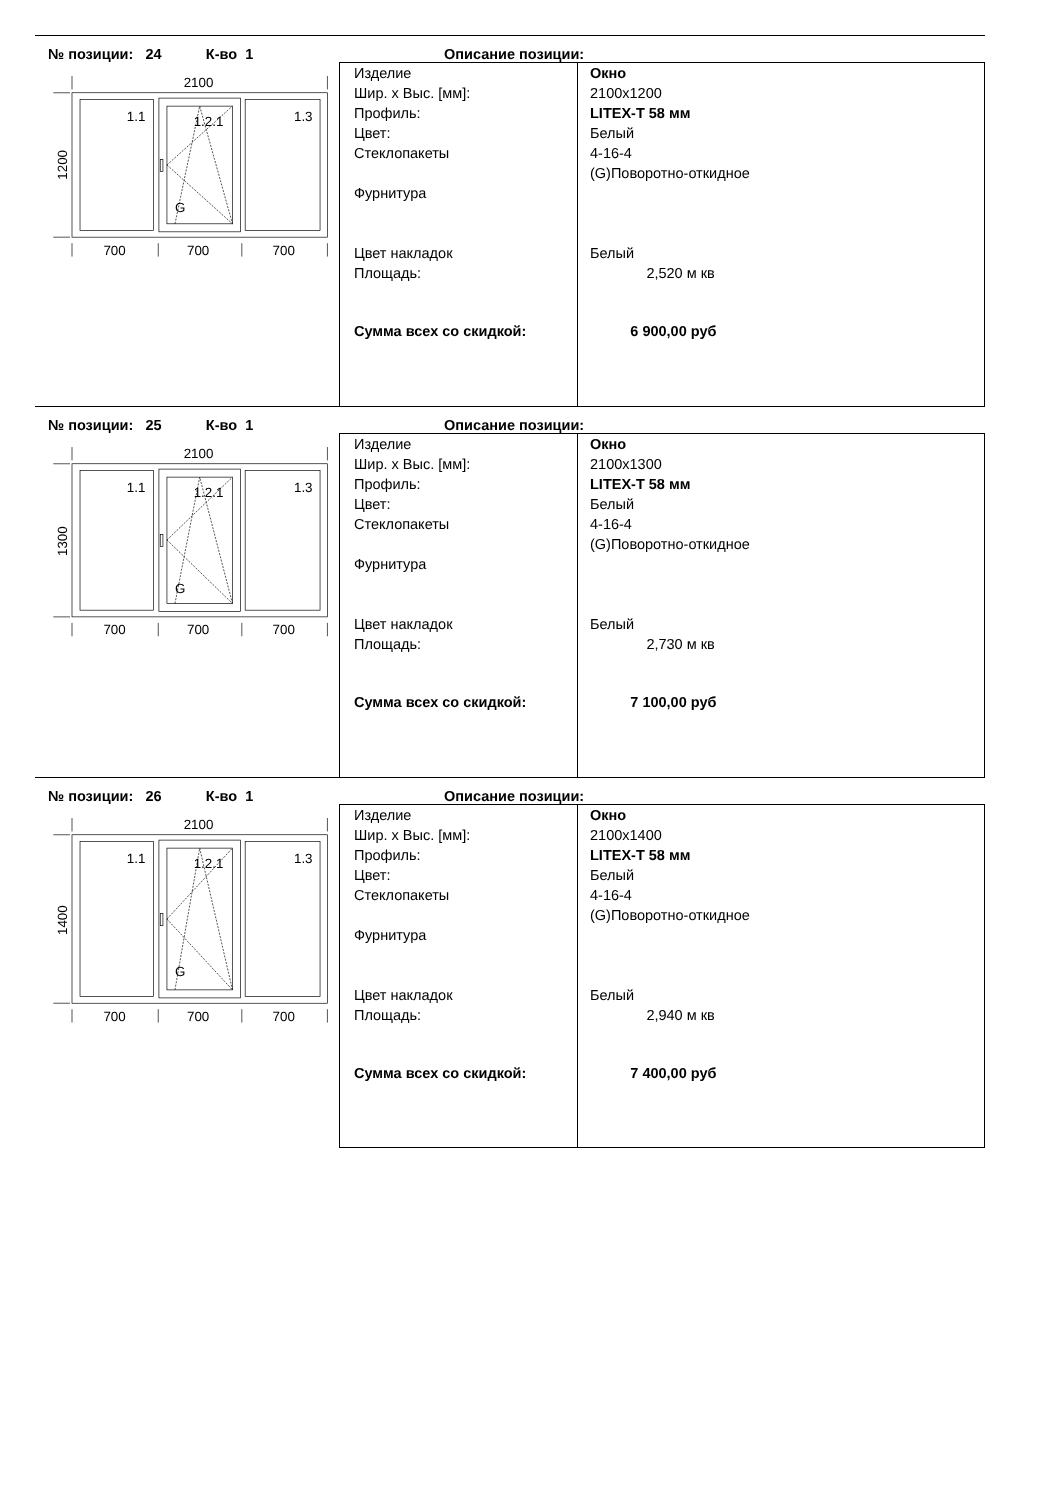№ позиции: 24 К-во 1
Описание позиции:
2100
1.1
1.2.1
1.3
G
700
700
700
1200
Изделие
Шир. x Выс. [мм]:
Профиль:
Цвет:
Стеклопакеты
Фурнитура
Цвет накладок
Площадь:
Сумма всех со скидкой:
Окно
2100x1200
LITEX-T 58 мм
Белый
4-16-4
(G)Поворотно-откидное
Белый
2,520 м кв
6 900,00 руб
№ позиции: 25 К-во 1
Описание позиции:
2100
1.1
1.2.1
1.3
G
700
700
700
1300
Изделие
Шир. x Выс. [мм]:
Профиль:
Цвет:
Стеклопакеты
Фурнитура
Цвет накладок
Площадь:
Сумма всех со скидкой:
Окно
2100x1300
LITEX-T 58 мм
Белый
4-16-4
(G)Поворотно-откидное
Белый
2,730 м кв
7 100,00 руб
№ позиции: 26 К-во 1
Описание позиции:
2100
1.1
1.2.1
1.3
G
700
700
700
1400
Изделие
Шир. x Выс. [мм]:
Профиль:
Цвет:
Стеклопакеты
Фурнитура
Цвет накладок
Площадь:
Сумма всех со скидкой:
Окно
2100x1400
LITEX-T 58 мм
Белый
4-16-4
(G)Поворотно-откидное
Белый
2,940 м кв
7 400,00 руб